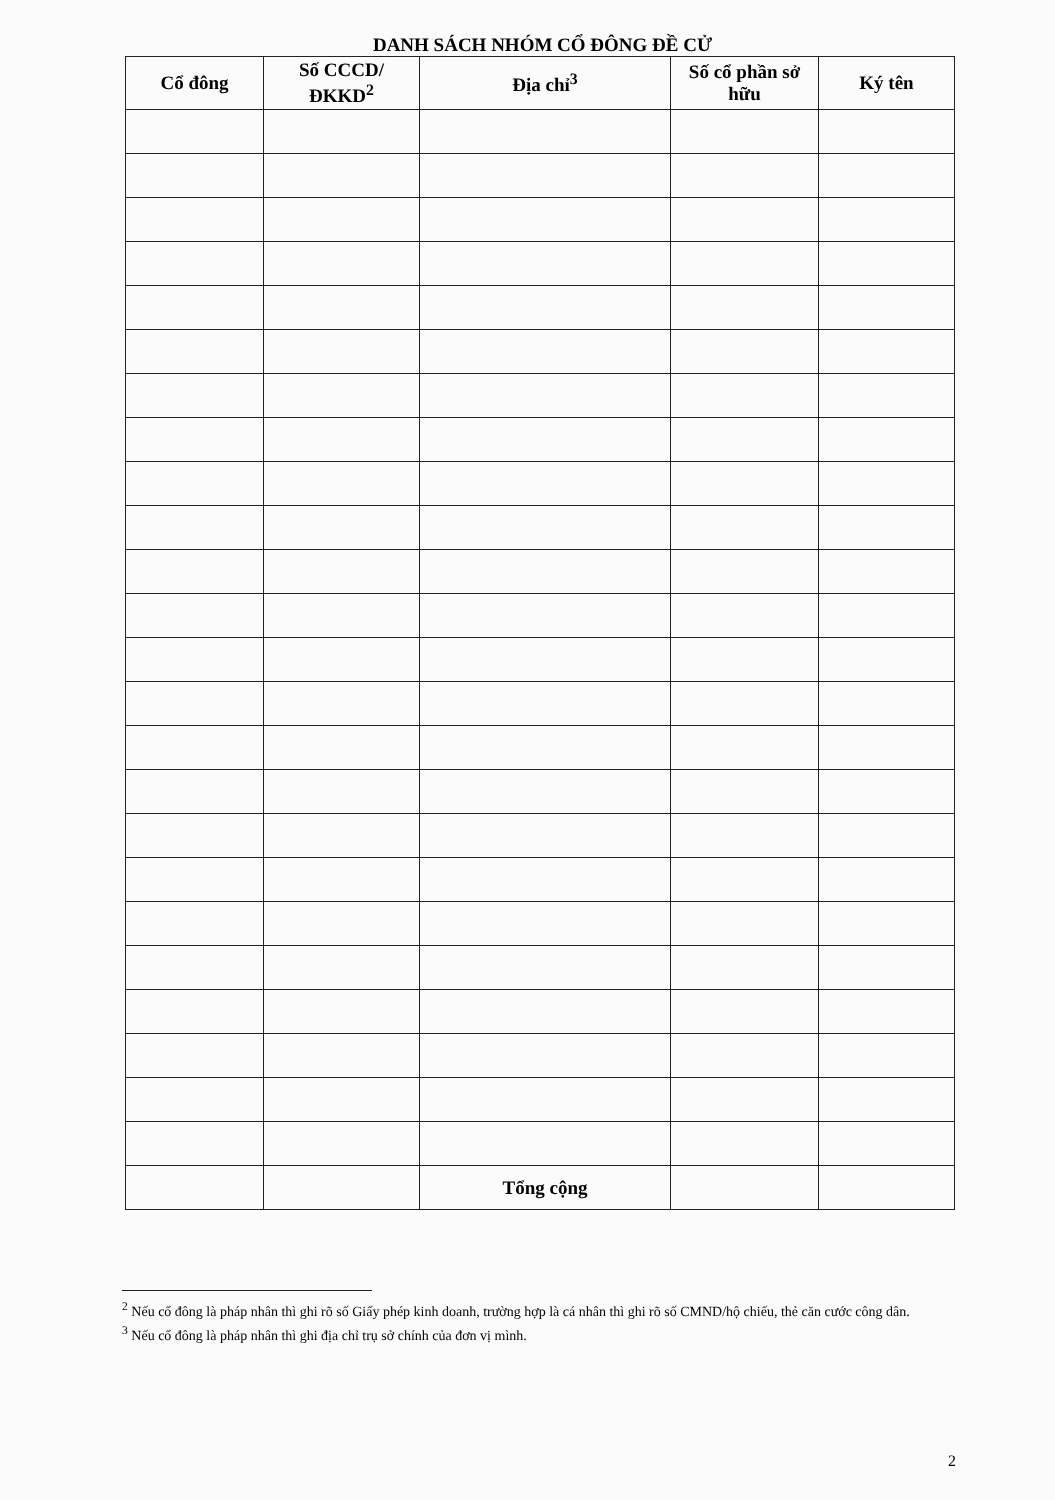DANH SÁCH NHÓM CỔ ĐÔNG ĐỀ CỬ
| Cổ đông | Số CCCD/ ĐKKD<sup>2</sup> | Địa chỉ<sup>3</sup> | Số cổ phần sở hữu | Ký tên |
| --- | --- | --- | --- | --- |
| | | Tổng cộng | | |
<sup>2</sup> Nếu cổ đông là pháp nhân thì ghi rõ số Giấy phép kinh doanh, trường hợp là cá nhân thì ghi rõ số CMND/hộ chiếu, thẻ căn cước công dân.
<sup>3</sup> Nếu cổ đông là pháp nhân thì ghi địa chỉ trụ sở chính của đơn vị mình.
2